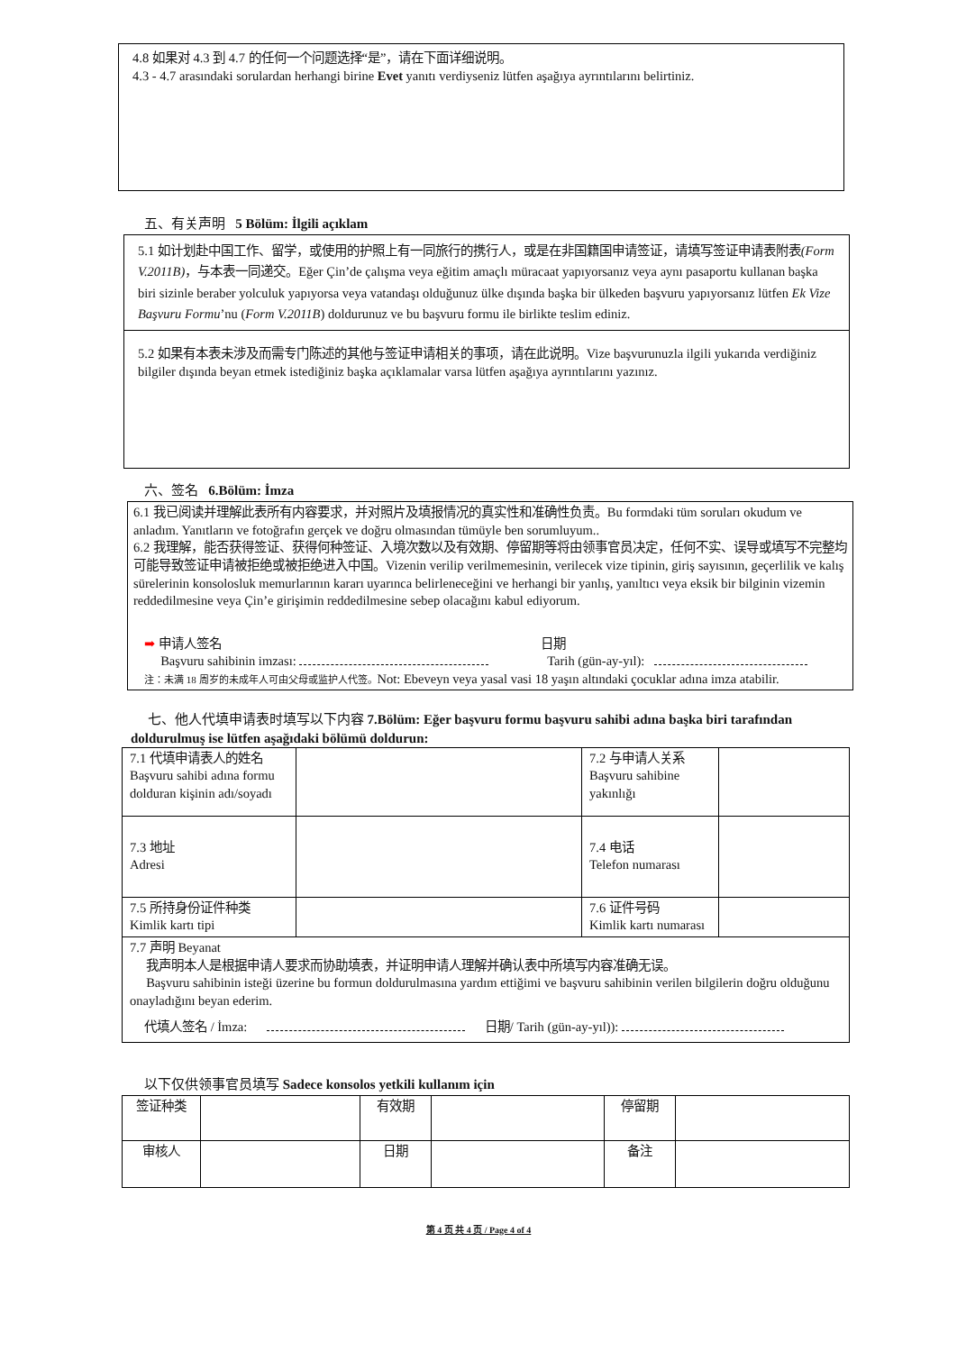4.8 如果对 4.3 到 4.7 的任何一个问题选择“是”，请在下面详细说明。
4.3 - 4.7 arasındaki sorulardan herhangi birine Evet yanıtı verdiyseniz lütfen aşağıya ayrıntılarını belirtiniz.
五、有关声明 5 Bölüm: İlgili açıklam
5.1 如计划赴中国工作、留学，或使用的护照上有一同旅行的携行人，或是在非国籍国申请签证，请填写签证申请表附表(Form V.2011B)，与本表一同递交。Eğer Çin’de çalışma veya eğitim amaçlı müracaat yapıyorsanız veya aynı pasaportu kullanan başka biri sizinle beraber yolculuk yapıyorsa veya vatandaşı olduğunuz ülke dışında başka bir ülkeden başvuru yapıyorsanız lütfen Ek Vize Başvuru Formu’nu (Form V.2011B) doldurunuz ve bu başvuru formu ile birlikte teslim ediniz.
5.2 如果有本表未涉及而需专门陈述的其他与签证申请相关的事项，请在此说明。Vize başvurunuzla ilgili yukarıda verdiğiniz bilgiler dışında beyan etmek istediğiniz başka açıklamalar varsa lütfen aşağıya ayrıntılarını yazınız.
六、签名 6.Bölüm: İmza
6.1 我已阅读并理解此表所有内容要求，并对照片及填报情况的真实性和准确性负责。Bu formdaki tüm soruları okudum ve anladım. Yanıtların ve fotoğrafın gerçek ve doğru olmasından tümüyle ben sorumluyum..
6.2 我理解，能否获得签证、获得何种签证、入境次数以及有效期、停留期等将由领事官员决定，任何不实、误导或填写不完整均可能导致签证申请被拒绝或被拒绝进入中国。Vizenin verilip verilmemesinin, verilecek vize tipinin, giriş sayısının, geçerlilik ve kalış sürelerinin konsolosluk memurlarının kararı uyarınca belirleneceğini ve herhangi bir yanlış, yanıltıcı veya eksik bir bilginin vizemin reddedilmesine veya Çin’e girişimin reddedilmesine sebep olacağını kabul ediyorum.
➡ 申请人签名
Başvuru sahibinin imzası:
日期
Tarih (gün-ay-yıl):
注：未满 18 周岁的未成年人可由父母或监护人代签。Not: Ebeveyn veya yasal vasi 18 yaşın altındaki çocuklar adına imza atabilir.
七、他人代填申请表时填写以下内容 7.Bölüm: Eğer başvuru formu başvuru sahibi adına başka biri tarafından doldurulmuş ise lütfen aşağıdaki bölümü doldurun:
| 7.1 代填申请表人的姓名 Başvuru sahibi adına formu dolduran kişinin adı/soyadı | | 7.2 与申请人关系 Başvuru sahibine yakınlığı | |
| 7.3 地址 Adresi | | 7.4 电话 Telefon numarası | |
| 7.5 所持身份证件种类 Kimlik kartı tipi | | 7.6 证件号码 Kimlik kartı numarası | |
| 7.7 声明 Beyanat 我声明本人是根据申请人要求而协助填表，并证明申请人理解并确认表中所填写内容准确无误。 Başvuru sahibinin isteği üzerine bu formun doldurulmasına yardım ettiğimi ve başvuru sahibinin verilen bilgilerin doğru olduğunu onayladığını beyan ederim. 代填人签名 / İmza: 日期/ Tarih (gün-ay-yıl)): | | | |
以下仅供领事官员填写 Sadece konsolos yetkili kullanım için
| 签证种类 | | 有效期 | | 停留期 | |
| 审核人 | | 日期 | | 备注 | |
第 4 页 共 4 页 / Page 4 of 4